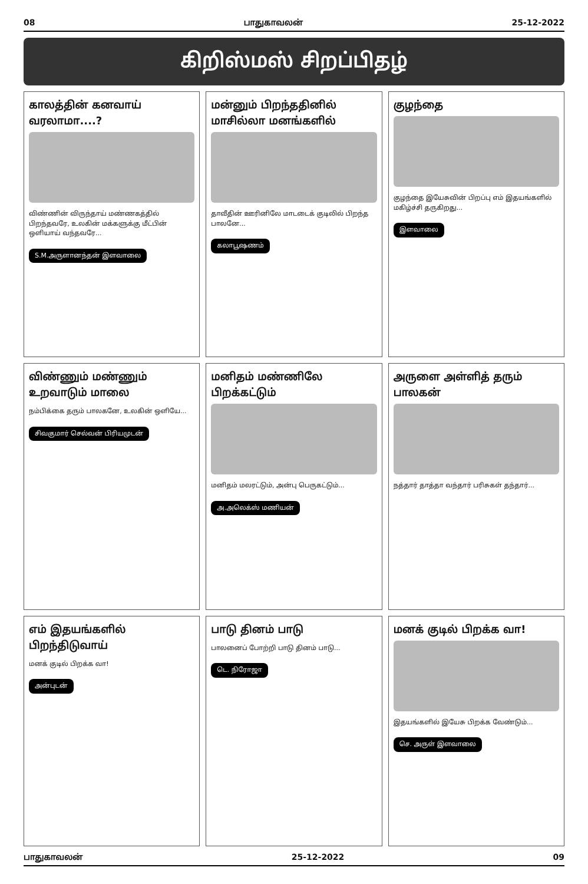08 பாதுகாவலன் 25-12-2022
கிறிஸ்மஸ் சிறப்பிதழ்
காலத்தின் கனவாய் வரலாமா....?
விண்ணின் விருந்தாய் மண்ணகத்தில் பிறந்தவரே, உலகின் மக்களுக்கு மீட்பின் ஒளியாய் வந்தவரே...
S.M.அருளானந்தன் இளவாலை
மன்னும் பிறந்ததினில் மாசில்லா மனங்களில்
தாவீதின் ஊரினிலே மாடடைக் குடிலில் பிறந்த பாலனே...
கலாபூஷணம்
குழந்தை
குழந்தை இயேசுவின் பிறப்பு எம் இதயங்களில் மகிழ்ச்சி தருகிறது...
இளவாலை
விண்ணும் மண்ணும் உறவாடும் மாலை
நம்பிக்கை தரும் பாலகனே, உலகின் ஒளியே...
சிவகுமார் செல்வன் பிரியமுடன்
மனிதம் மண்ணிலே பிறக்கட்டும்
மனிதம் மலரட்டும், அன்பு பெருகட்டும்...
அ.அலெக்ஸ் மணியன்
அருளை அள்ளித் தரும் பாலகன்
நத்தார் தாத்தா வந்தார் பரிசுகள் தந்தார்...
எம் இதயங்களில் பிறந்திடுவாய்
மனக் குடில் பிறக்க வா!
அன்புடன்
பாடு தினம் பாடு
பாலனைப் போற்றி பாடு தினம் பாடு...
டெ. நிரோஜா
மனக் குடில் பிறக்க வா!
இதயங்களில் இயேசு பிறக்க வேண்டும்...
செ. அருள் இளவாலை
பாதுகாவலன் 25-12-2022 09